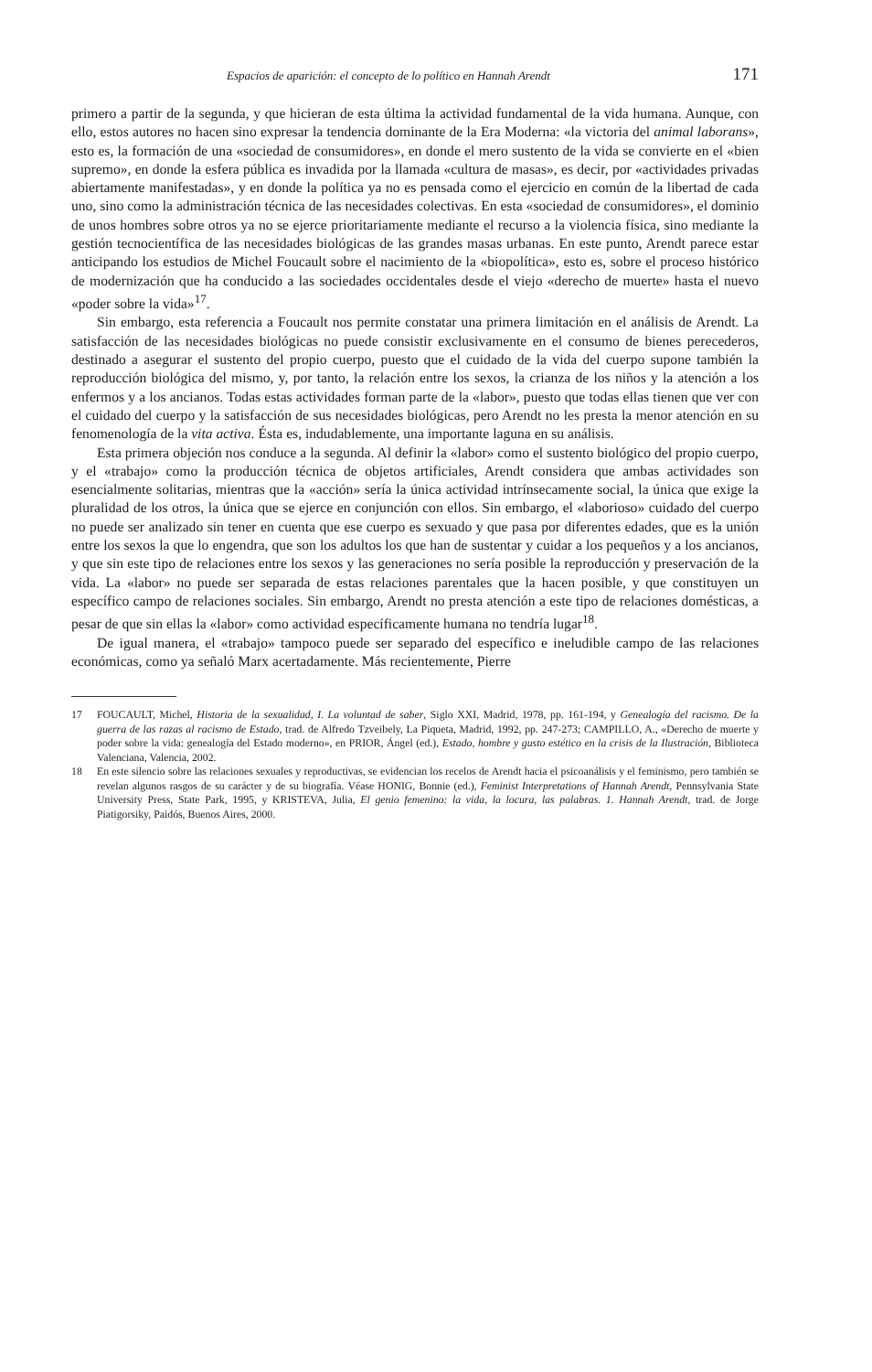Espacios de aparición: el concepto de lo político en Hannah Arendt 171
primero a partir de la segunda, y que hicieran de esta última la actividad fundamental de la vida humana. Aunque, con ello, estos autores no hacen sino expresar la tendencia dominante de la Era Moderna: «la victoria del animal laborans», esto es, la formación de una «sociedad de consumidores», en donde el mero sustento de la vida se convierte en el «bien supremo», en donde la esfera pública es invadida por la llamada «cultura de masas», es decir, por «actividades privadas abiertamente manifestadas», y en donde la política ya no es pensada como el ejercicio en común de la libertad de cada uno, sino como la administración técnica de las necesidades colectivas. En esta «sociedad de consumidores», el dominio de unos hombres sobre otros ya no se ejerce prioritariamente mediante el recurso a la violencia física, sino mediante la gestión tecnocientífica de las necesidades biológicas de las grandes masas urbanas. En este punto, Arendt parece estar anticipando los estudios de Michel Foucault sobre el nacimiento de la «biopolítica», esto es, sobre el proceso histórico de modernización que ha conducido a las sociedades occidentales desde el viejo «derecho de muerte» hasta el nuevo «poder sobre la vida»<sup>17</sup>.
Sin embargo, esta referencia a Foucault nos permite constatar una primera limitación en el análisis de Arendt. La satisfacción de las necesidades biológicas no puede consistir exclusivamente en el consumo de bienes perecederos, destinado a asegurar el sustento del propio cuerpo, puesto que el cuidado de la vida del cuerpo supone también la reproducción biológica del mismo, y, por tanto, la relación entre los sexos, la crianza de los niños y la atención a los enfermos y a los ancianos. Todas estas actividades forman parte de la «labor», puesto que todas ellas tienen que ver con el cuidado del cuerpo y la satisfacción de sus necesidades biológicas, pero Arendt no les presta la menor atención en su fenomenología de la vita activa. Ésta es, indudablemente, una importante laguna en su análisis.
Esta primera objeción nos conduce a la segunda. Al definir la «labor» como el sustento biológico del propio cuerpo, y el «trabajo» como la producción técnica de objetos artificiales, Arendt considera que ambas actividades son esencialmente solitarias, mientras que la «acción» sería la única actividad intrínsecamente social, la única que exige la pluralidad de los otros, la única que se ejerce en conjunción con ellos. Sin embargo, el «laborioso» cuidado del cuerpo no puede ser analizado sin tener en cuenta que ese cuerpo es sexuado y que pasa por diferentes edades, que es la unión entre los sexos la que lo engendra, que son los adultos los que han de sustentar y cuidar a los pequeños y a los ancianos, y que sin este tipo de relaciones entre los sexos y las generaciones no sería posible la reproducción y preservación de la vida. La «labor» no puede ser separada de estas relaciones parentales que la hacen posible, y que constituyen un específico campo de relaciones sociales. Sin embargo, Arendt no presta atención a este tipo de relaciones domésticas, a pesar de que sin ellas la «labor» como actividad específicamente humana no tendría lugar<sup>18</sup>.
De igual manera, el «trabajo» tampoco puede ser separado del específico e ineludible campo de las relaciones económicas, como ya señaló Marx acertadamente. Más recientemente, Pierre
17 FOUCAULT, Michel, Historia de la sexualidad, I. La voluntad de saber, Siglo XXI, Madrid, 1978, pp. 161-194, y Genealogía del racismo. De la guerra de las razas al racismo de Estado, trad. de Alfredo Tzveibely, La Piqueta, Madrid, 1992, pp. 247-273; CAMPILLO, A., «Derecho de muerte y poder sobre la vida: genealogía del Estado moderno», en PRIOR, Ángel (ed.), Estado, hombre y gusto estético en la crisis de la Ilustración, Biblioteca Valenciana, Valencia, 2002.
18 En este silencio sobre las relaciones sexuales y reproductivas, se evidencian los recelos de Arendt hacia el psicoanálisis y el feminismo, pero también se revelan algunos rasgos de su carácter y de su biografía. Véase HONIG, Bonnie (ed.), Feminist Interpretations of Hannah Arendt, Pennsylvania State University Press, State Park, 1995, y KRISTEVA, Julia, El genio femenino: la vida, la locura, las palabras. 1. Hannah Arendt, trad. de Jorge Piatigorsiky, Paidós, Buenos Aires, 2000.